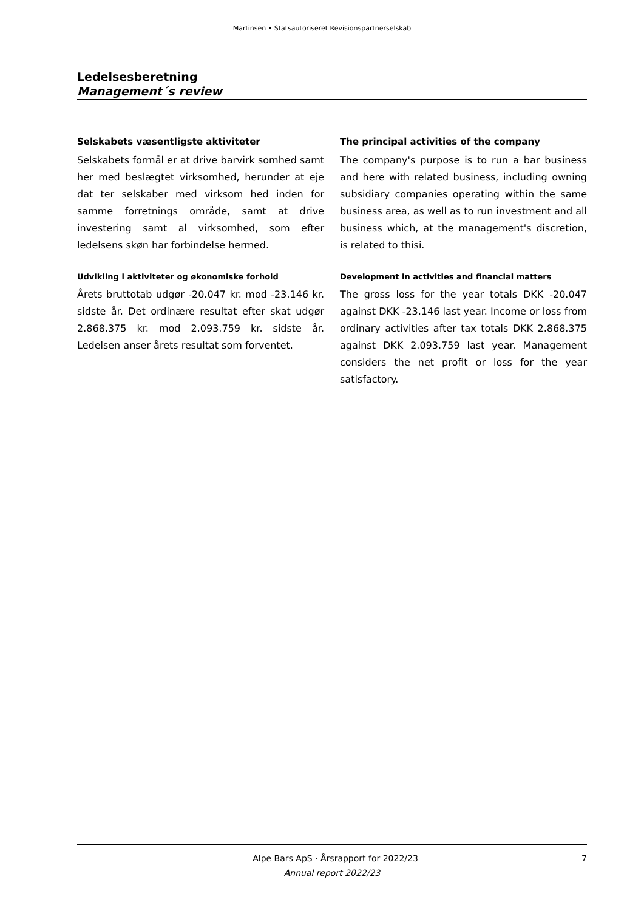Martinsen • Statsautoriseret Revisionspartnerselskab
Ledelsesberetning
Management´s review
Selskabets væsentligste aktiviteter
Selskabets formål er at drive barvirk somhed samt her med beslægtet virksomhed, herunder at eje dat ter selskaber med virksom hed inden for samme forretnings område, samt at drive investering samt al virksomhed, som efter ledelsens skøn har forbindelse hermed.
Udvikling i aktiviteter og økonomiske forhold
Årets bruttotab udgør -20.047 kr. mod -23.146 kr. sidste år. Det ordinære resultat efter skat udgør 2.868.375 kr. mod 2.093.759 kr. sidste år. Ledelsen anser årets resultat som forventet.
The principal activities of the company
The company's purpose is to run a bar business and here with related business, including owning subsidiary companies operating within the same business area, as well as to run investment and all business which, at the management's discretion, is related to thisi.
Development in activities and financial matters
The gross loss for the year totals DKK -20.047 against DKK -23.146 last year. Income or loss from ordinary activities after tax totals DKK 2.868.375 against DKK 2.093.759 last year. Management considers the net profit or loss for the year satisfactory.
Alpe Bars ApS · Årsrapport for 2022/23 7
Annual report 2022/23